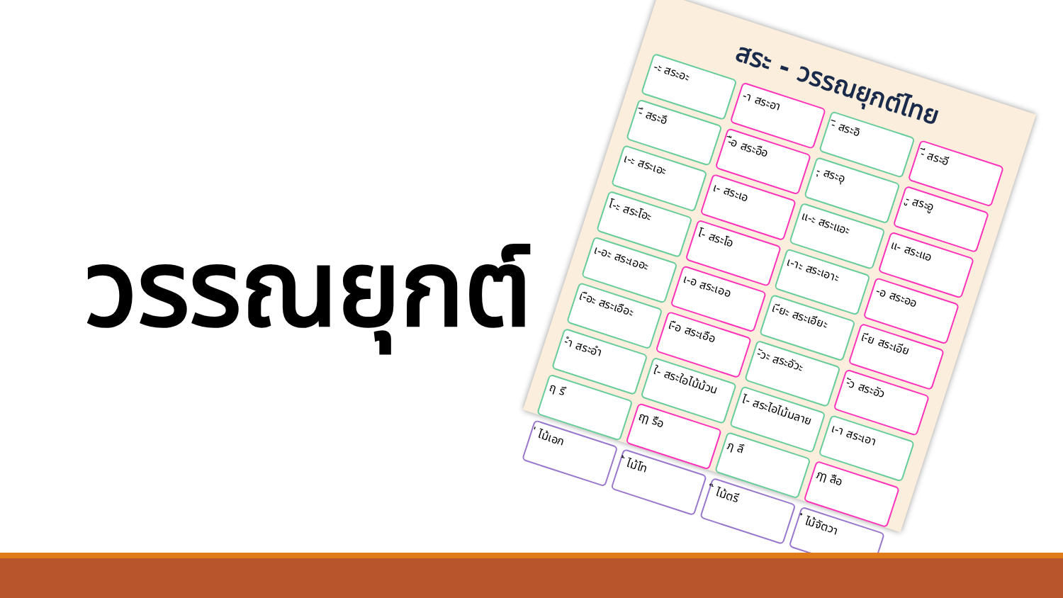วรรณยุกต์
สระ - วรรณยุกต์ไทย
-ะ สระอะ
-า สระอา
-ิ สระอิ
-ี สระอี
-ึ สระอึ
-ือ สระอือ
-ุ สระอุ
-ู สระอู
เ-ะ สระเอะ
เ- สระเอ
แ-ะ สระแอะ
แ- สระแอ
โ-ะ สระโอะ
โ- สระโอ
เ-าะ สระเอาะ
-อ สระออ
เ-อะ สระเออะ
เ-อ สระเออ
เ-ียะ สระเอียะ
เ-ีย สระเอีย
เ-ือะ สระเอือะ
เ-ือ สระเอือ
-ัวะ สระอัวะ
-ัว สระอัว
-ำ สระอำ
ใ- สระใอไม้ม้วน
ไ- สระไอไม้มลาย
เ-า สระเอา
ฤ รึ
ฤๅ รือ
ฦ ลึ
ฦๅ ลือ
่ ไม้เอก
้ ไม้โท
๊ ไม้ตรี
๋ ไม้จัตวา